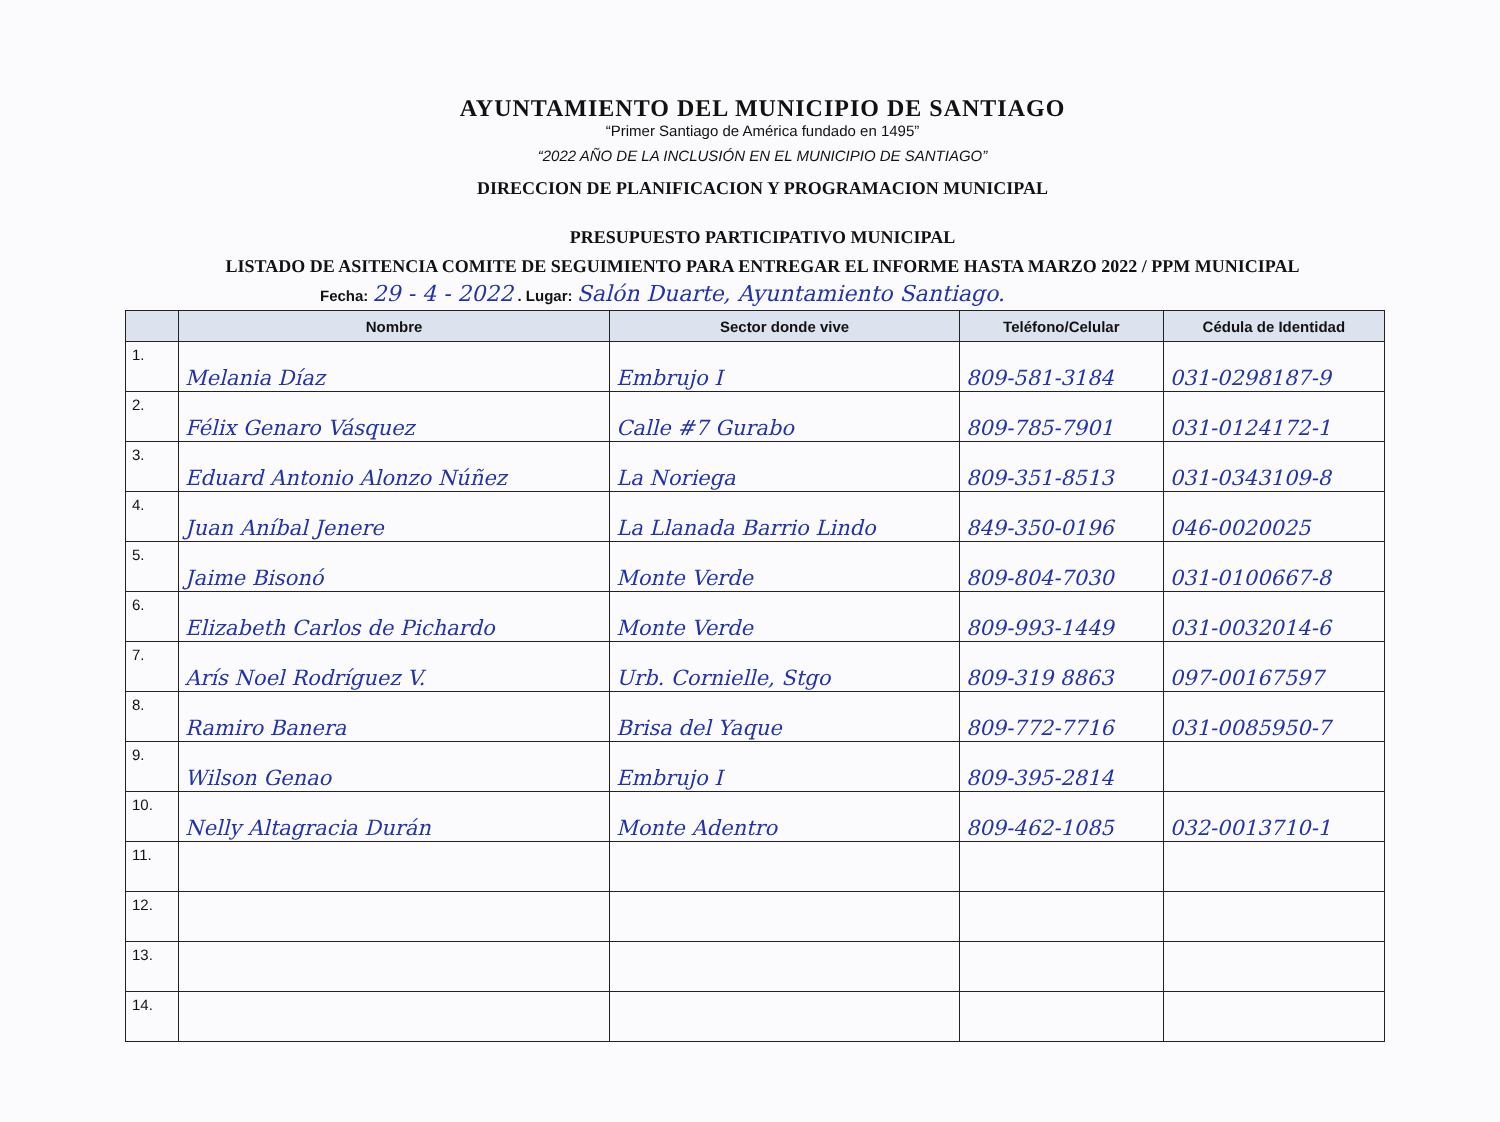AYUNTAMIENTO DEL MUNICIPIO DE SANTIAGO
“Primer Santiago de América fundado en 1495”
“2022 AÑO DE LA INCLUSIÓN EN EL MUNICIPIO DE SANTIAGO”
DIRECCION DE PLANIFICACION Y PROGRAMACION MUNICIPAL
PRESUPUESTO PARTICIPATIVO MUNICIPAL
LISTADO DE ASITENCIA COMITE DE SEGUIMIENTO PARA ENTREGAR EL INFORME HASTA MARZO 2022 / PPM MUNICIPAL
Fecha: 29 - 4 - 2022 . Lugar: Salón Duarte, Ayuntamiento Santiago.
| | Nombre | Sector donde vive | Teléfono/Celular | Cédula de Identidad |
| --- | --- | --- | --- | --- |
| 1. | Melania Díaz | Embrujo I | 809-581-3184 | 031-0298187-9 |
| 2. | Félix Genaro Vásquez | Calle #7 Gurabo | 809-785-7901 | 031-0124172-1 |
| 3. | Eduard Antonio Alonzo Núñez | La Noriega | 809-351-8513 | 031-0343109-8 |
| 4. | Juan Aníbal Jenere | La Llanada Barrio Lindo | 849-350-0196 | 046-0020025 |
| 5. | Jaime Bisonó | Monte Verde | 809-804-7030 | 031-0100667-8 |
| 6. | Elizabeth Carlos de Pichardo | Monte Verde | 809-993-1449 | 031-0032014-6 |
| 7. | Arís Noel Rodríguez V. | Urb. Cornielle, Stgo | 809-319 8863 | 097-00167597 |
| 8. | Ramiro Banera | Brisa del Yaque | 809-772-7716 | 031-0085950-7 |
| 9. | Wilson Genao | Embrujo I | 809-395-2814 | |
| 10. | Nelly Altagracia Durán | Monte Adentro | 809-462-1085 | 032-0013710-1 |
| 11. | | | | |
| 12. | | | | |
| 13. | | | | |
| 14. | | | | |